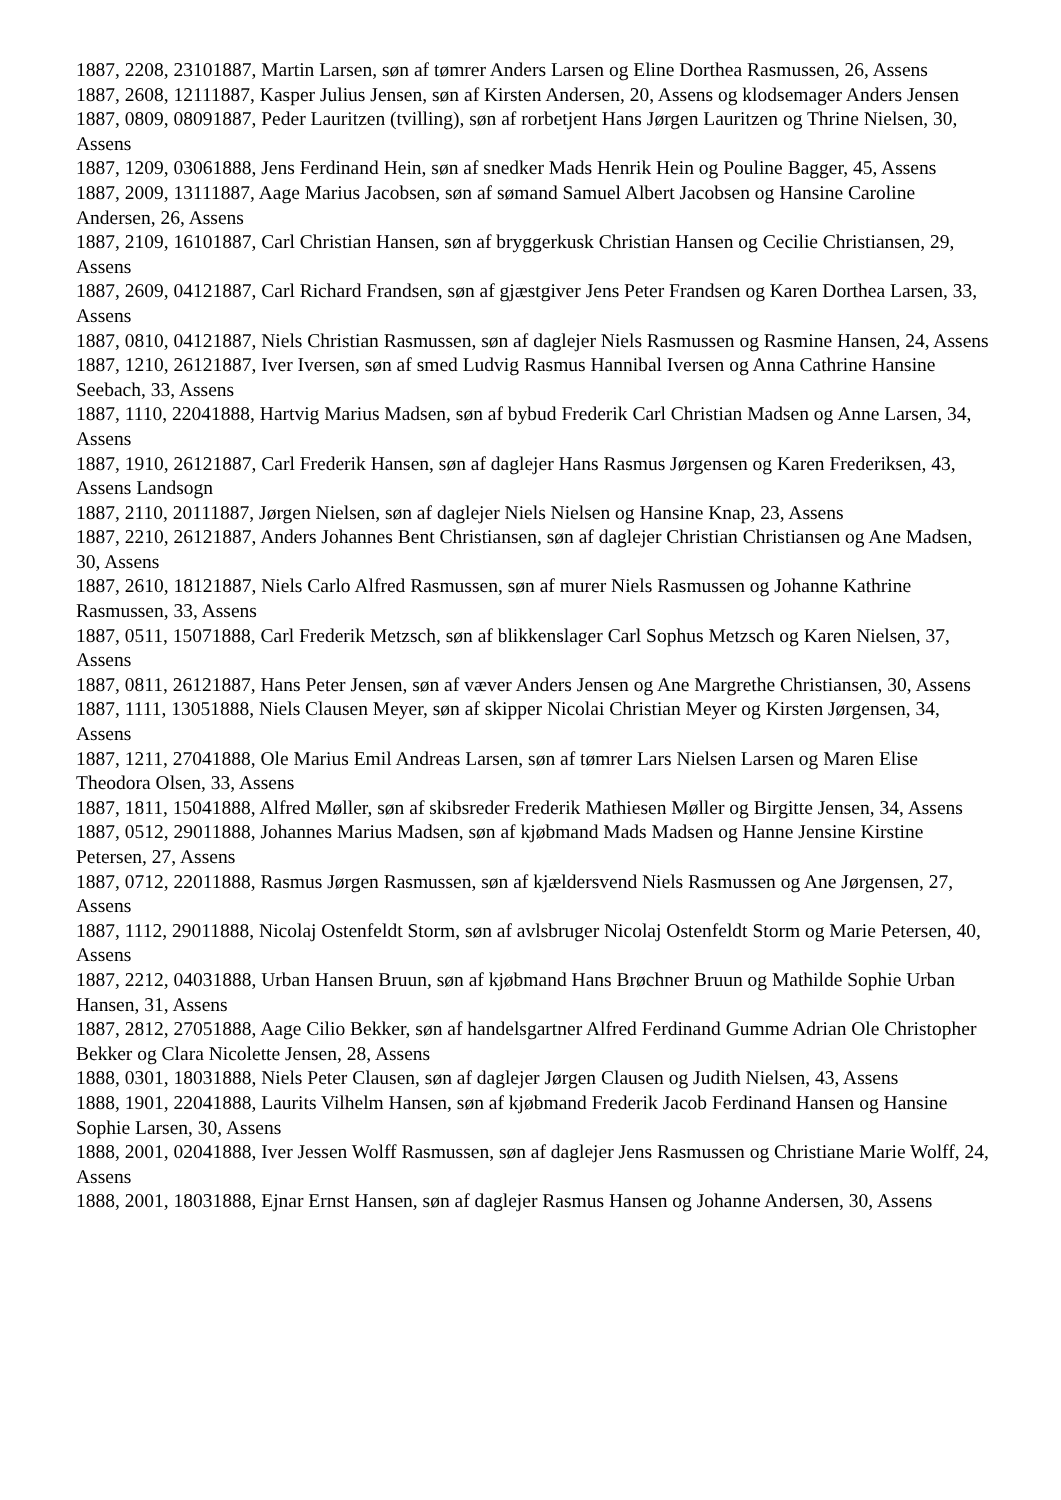1887, 2208, 23101887, Martin Larsen, søn af tømrer Anders Larsen og Eline Dorthea Rasmussen, 26, Assens
1887, 2608, 12111887, Kasper Julius Jensen, søn af Kirsten Andersen, 20, Assens og klodsemager Anders Jensen
1887, 0809, 08091887, Peder Lauritzen (tvilling), søn af rorbetjent Hans Jørgen Lauritzen og Thrine Nielsen, 30, Assens
1887, 1209, 03061888, Jens Ferdinand Hein, søn af snedker Mads Henrik Hein og Pouline Bagger, 45, Assens
1887, 2009, 13111887, Aage Marius Jacobsen, søn af sømand Samuel Albert Jacobsen og Hansine Caroline Andersen, 26, Assens
1887, 2109, 16101887, Carl Christian Hansen, søn af bryggerkusk Christian Hansen og Cecilie Christiansen, 29, Assens
1887, 2609, 04121887, Carl Richard Frandsen, søn af gjæstgiver Jens Peter Frandsen og Karen Dorthea Larsen, 33, Assens
1887, 0810, 04121887, Niels Christian Rasmussen, søn af daglejer Niels Rasmussen og Rasmine Hansen, 24, Assens
1887, 1210, 26121887, Iver Iversen, søn af smed Ludvig Rasmus Hannibal Iversen og Anna Cathrine Hansine Seebach, 33, Assens
1887, 1110, 22041888, Hartvig Marius Madsen, søn af bybud Frederik Carl Christian Madsen og Anne Larsen, 34, Assens
1887, 1910, 26121887, Carl Frederik Hansen, søn af daglejer Hans Rasmus Jørgensen og Karen Frederiksen, 43, Assens Landsogn
1887, 2110, 20111887, Jørgen Nielsen, søn af daglejer Niels Nielsen og Hansine Knap, 23, Assens
1887, 2210, 26121887, Anders Johannes Bent Christiansen, søn af daglejer Christian Christiansen og Ane Madsen, 30, Assens
1887, 2610, 18121887, Niels Carlo Alfred Rasmussen, søn af murer Niels Rasmussen og Johanne Kathrine Rasmussen, 33, Assens
1887, 0511, 15071888, Carl Frederik Metzsch, søn af blikkenslager Carl Sophus Metzsch og Karen Nielsen, 37, Assens
1887, 0811, 26121887, Hans Peter Jensen, søn af væver Anders Jensen og Ane Margrethe Christiansen, 30, Assens
1887, 1111, 13051888, Niels Clausen Meyer, søn af skipper Nicolai Christian Meyer og Kirsten Jørgensen, 34, Assens
1887, 1211, 27041888, Ole Marius Emil Andreas Larsen, søn af tømrer Lars Nielsen Larsen og Maren Elise Theodora Olsen, 33, Assens
1887, 1811, 15041888, Alfred Møller, søn af skibsreder Frederik Mathiesen Møller og Birgitte Jensen, 34, Assens
1887, 0512, 29011888, Johannes Marius Madsen, søn af kjøbmand Mads Madsen og Hanne Jensine Kirstine Petersen, 27, Assens
1887, 0712, 22011888, Rasmus Jørgen Rasmussen, søn af kjældersvend Niels Rasmussen og Ane Jørgensen, 27, Assens
1887, 1112, 29011888, Nicolaj Ostenfeldt Storm, søn af avlsbruger Nicolaj Ostenfeldt Storm og Marie Petersen, 40, Assens
1887, 2212, 04031888, Urban Hansen Bruun, søn af kjøbmand Hans Brøchner Bruun og Mathilde Sophie Urban Hansen, 31, Assens
1887, 2812, 27051888, Aage Cilio Bekker, søn af handelsgartner Alfred Ferdinand Gumme Adrian Ole Christopher Bekker og Clara Nicolette Jensen, 28, Assens
1888, 0301, 18031888, Niels Peter Clausen, søn af daglejer Jørgen Clausen og Judith Nielsen, 43, Assens
1888, 1901, 22041888, Laurits Vilhelm Hansen, søn af kjøbmand Frederik Jacob Ferdinand Hansen og Hansine Sophie Larsen, 30, Assens
1888, 2001, 02041888, Iver Jessen Wolff Rasmussen, søn af daglejer Jens Rasmussen og Christiane Marie Wolff, 24, Assens
1888, 2001, 18031888, Ejnar Ernst Hansen, søn af daglejer Rasmus Hansen og Johanne Andersen, 30, Assens